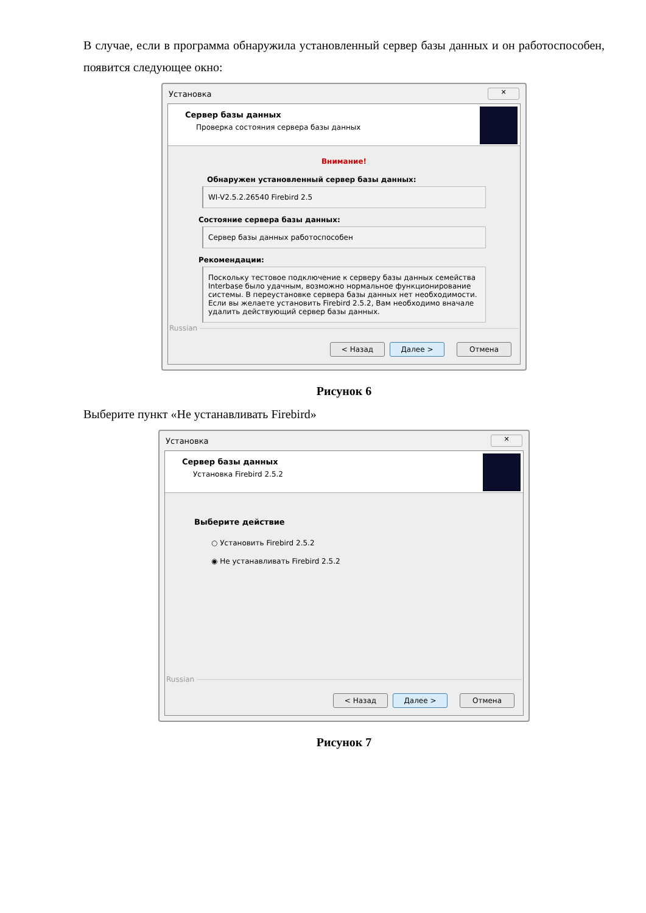В случае, если в программа обнаружила установленный сервер базы данных и он работоспособен, появится следующее окно:
Установка ✕
Сервер базы данных
Проверка состояния сервера базы данных
Внимание!
Обнаружен установленный сервер базы данных:
WI-V2.5.2.26540 Firebird 2.5
Состояние сервера базы данных:
Сервер базы данных работоспособен
Рекомендации:
Поскольку тестовое подключение к серверу базы данных семейства Interbase было удачным, возможно нормальное функционирование системы. В переустановке сервера базы данных нет необходимости. Если вы желаете установить Firebird 2.5.2, Вам необходимо вначале удалить действующий сервер базы данных.
Russian
< Назад Далее > Отмена
Рисунок 6
Выберите пункт «Не устанавливать Firebird»
Установка ✕
Сервер базы данных
Установка Firebird 2.5.2
Выберите действие
○ Установить Firebird 2.5.2
◉ Не устанавливать Firebird 2.5.2
Russian
< Назад Далее > Отмена
Рисунок 7